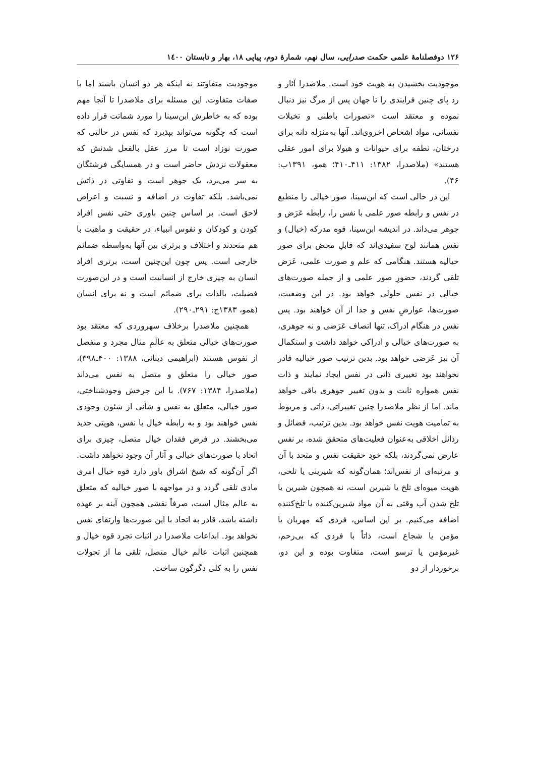۱۲۶ دوفصلنامهٔ علمی حکمت صدرایی، سال نهم، شمارهٔ دوم، پیاپی ۱۸، بهار و تابستان ۱٤۰۰
موجودیت بخشیدن به هویت خود است. ملاصدرا آثار و رد پای چنین فرایندی را تا جهان پس از مرگ نیز دنبال نموده و معتقد است «تصورات باطنی و تخیلات نفسانی، مواد اشخاص اخروی‌اند. آنها به‌منزله دانه برای درختان، نطفه برای حیوانات و هیولا برای امور عقلی هستند» (ملاصدرا، ۱۳۸۲: ۴۱۱ـ۴۱۰؛ همو، ۱۳۹۱ب: ۴۶).
این در حالی است که ابن‌سینا، صور خیالی را منطبع در نفس و رابطه صور علمی با نفس را، رابطه عَرَض و جوهر می‌داند. در اندیشه ابن‌سینا، قوه مدرکه (خیال) و نفس همانند لوح سفیدی‌اند که قابلِ محض برای صور خیالیه هستند. هنگامی که علم و صورت علمی، عَرَض تلقی گردند، حضورِ صور علمی و از جمله صورت‌های خیالی در نفس حلولی خواهد بود. در این وضعیت، صورت‌ها، عوارضِ نفس و جدا از آن خواهند بود. پس نفس در هنگام ادراک، تنها اتصاف عَرَضی و نه جوهری، به صورت‌های خیالی و ادراکی خواهد داشت و استکمال آن نیز عَرَضی خواهد بود. بدین ترتیب صور خیالیه قادر نخواهند بود تغییری ذاتی در نفس ایجاد نمایند و ذات نفس همواره ثابت و بدون تغییر جوهری باقی خواهد ماند. اما از نظر ملاصدرا چنین تغییراتی، ذاتی و مربوط به تمامیت هویت نفس خواهد بود. بدین ترتیب، فضائل و رذائل اخلاقی به‌عنوان فعلیت‌های متحقق شده، بر نفس عارض نمی‌گردند، بلکه خودِ حقیقت نفس و متحد با آن و مرتبه‌ای از نفس‌اند؛ همان‌گونه که شیرینی یا تلخی، هویت میوه‌ای تلخ یا شیرین است، نه همچون شیرین یا تلخ شدن آب وقتی به آن مواد شیرین‌کننده یا تلخ‌کننده اضافه می‌کنیم. بر این اساس، فردی که مهربان یا مؤمن یا شجاع است، ذاتاً با فردی که بی‌رحم، غیرمؤمن یا ترسو است، متفاوت بوده و این دو، برخوردار از دو
موجودیت متفاوتند نه اینکه هر دو انسان باشند اما با صفات متفاوت. این مسئله برای ملاصدرا تا آنجا مهم بوده که به خاطرش ابن‌سینا را مورد شماتت قرار داده است که چگونه می‌تواند بپذیرد که نفس در حالتی که صورت نوزاد است تا مرز عقل بالفعل شدنش که معقولات نزدش حاضر است و در همسایگی فرشتگان به سر می‌برد، یک جوهر است و تفاوتی در ذاتش نمی‌باشد. بلکه تفاوت در اضافه و نسبت و اعراض لاحق است. بر اساس چنین باوری حتی نفس افراد کودن و کودکان و نفوس انبیاء، در حقیقت و ماهیت با هم متحدند و اختلاف و برتری بین آنها به‌واسطه ضمائم خارجی است. پس چون این‌چنین است، برتری افراد انسان به چیزی خارج از انسانیت است و در این‌صورت فضیلت، بالذات برای ضمائم است و نه برای انسان (همو، ۱۳۸۳ج: ۲۹۱ـ۲۹۰).
همچنین ملاصدرا برخلاف سهروردی که معتقد بود صورت‌های خیالی متعلق به عالَمِ مثال مجرد و منفصل از نفوس هستند (ابراهیمی دینانی، ۱۳۸۸: ۴۰۰ـ۳۹۸)، صور خیالی را متعلق و متصل به نفس می‌داند (ملاصدرا، ۱۳۸۴: ۷۶۷). با این چرخش وجودشناختی، صور خیالی، متعلق به نفس و شأنی از شئون وجودی نفس خواهند بود و به رابطه خیال با نفس، هویتی جدید می‌بخشند. در فرض فقدان خیال متصل، چیزی برای اتحاد با صورت‌های خیالی و آثار آن وجود نخواهد داشت. اگر آن‌گونه که شیخ اشراق باور دارد قوه خیال امری مادی تلقی گردد و در مواجهه با صور خیالیه که متعلق به عالم مثال است، صرفاً نقشی همچون آینه بر عهده داشته باشد، قادر به اتحاد با این صورت‌ها وارتقای نفس نخواهد بود. ابداعات ملاصدرا در اثبات تجرد قوه خیال و همچنین اثبات عالم خیال متصل، تلقی ما از تحولات نفس را به کلی دگرگون ساخت.